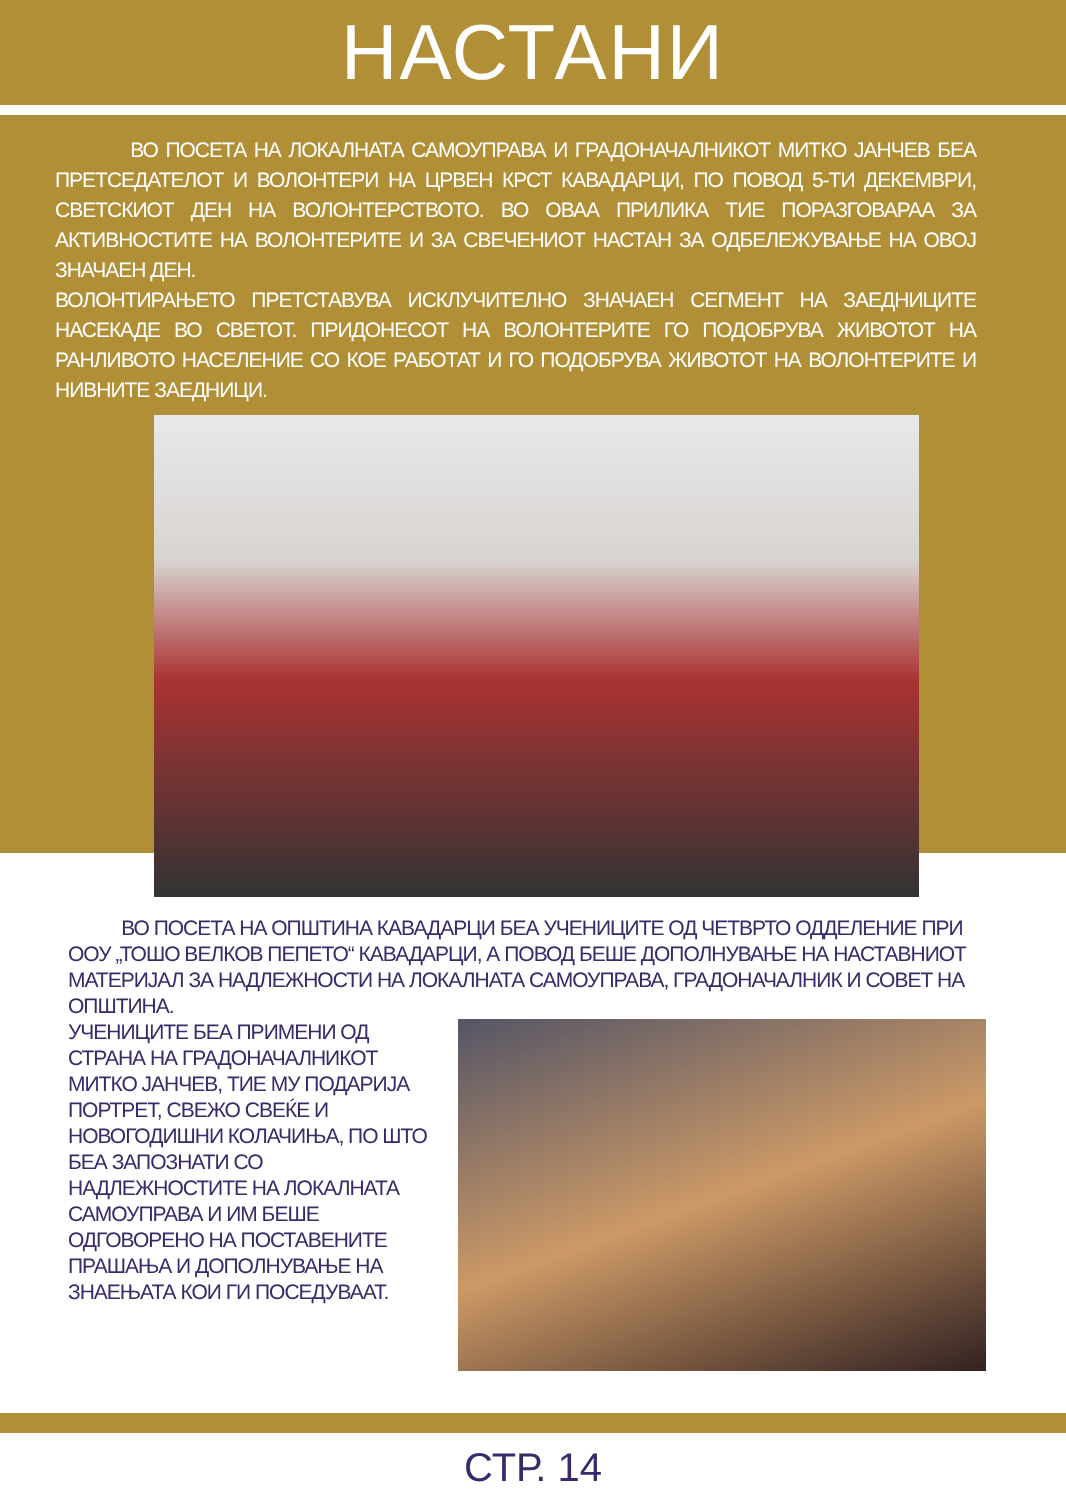НАСТАНИ
ВО ПОСЕТА НА ЛОКАЛНАТА САМОУПРАВА И ГРАДОНАЧАЛНИКОТ МИТКО ЈАНЧЕВ БЕА ПРЕТСЕДАТЕЛОТ И ВОЛОНТЕРИ НА ЦРВЕН КРСТ КАВАДАРЦИ, ПО ПОВОД 5-ТИ ДЕКЕМВРИ, СВЕТСКИОТ ДЕН НА ВОЛОНТЕРСТВОТО. ВО ОВАА ПРИЛИКА ТИЕ ПОРАЗГОВАРАА ЗА АКТИВНОСТИТЕ НА ВОЛОНТЕРИТЕ И ЗА СВЕЧЕНИОТ НАСТАН ЗА ОДБЕЛЕЖУВАЊЕ НА ОВОЈ ЗНАЧАЕН ДЕН.
ВОЛОНТИРАЊЕТО ПРЕТСТАВУВА ИСКЛУЧИТЕЛНО ЗНАЧАЕН СЕГМЕНТ НА ЗАЕДНИЦИТЕ НАСЕКАДЕ ВО СВЕТОТ. ПРИДОНЕСОТ НА ВОЛОНТЕРИТЕ ГО ПОДОБРУВА ЖИВОТОТ НА РАНЛИВОТО НАСЕЛЕНИЕ СО КОЕ РАБОТАТ И ГО ПОДОБРУВА ЖИВОТОТ НА ВОЛОНТЕРИТЕ И НИВНИТЕ ЗАЕДНИЦИ.
ВО ПОСЕТА НА ОПШТИНА КАВАДАРЦИ БЕА УЧЕНИЦИТЕ ОД ЧЕТВРТО ОДДЕЛЕНИЕ ПРИ ООУ „ТОШО ВЕЛКОВ ПЕПЕТО“ КАВАДАРЦИ, А ПОВОД БЕШЕ ДОПОЛНУВАЊЕ НА НАСТАВНИОТ МАТЕРИЈАЛ ЗА НАДЛЕЖНОСТИ НА ЛОКАЛНАТА САМОУПРАВА, ГРАДОНАЧАЛНИК И СОВЕТ НА ОПШТИНА.
УЧЕНИЦИТЕ БЕА ПРИМЕНИ ОД СТРАНА НА ГРАДОНАЧАЛНИКОТ МИТКО ЈАНЧЕВ, ТИЕ МУ ПОДАРИЈА ПОРТРЕТ, СВЕЖО СВЕЌЕ И НОВОГОДИШНИ КОЛАЧИЊА, ПО ШТО БЕА ЗАПОЗНАТИ СО НАДЛЕЖНОСТИТЕ НА ЛОКАЛНАТА САМОУПРАВА И ИМ БЕШЕ ОДГОВОРЕНО НА ПОСТАВЕНИТЕ ПРАШАЊА И ДОПОЛНУВАЊЕ НА ЗНАЕЊАТА КОИ ГИ ПОСЕДУВААТ.
СТР. 14